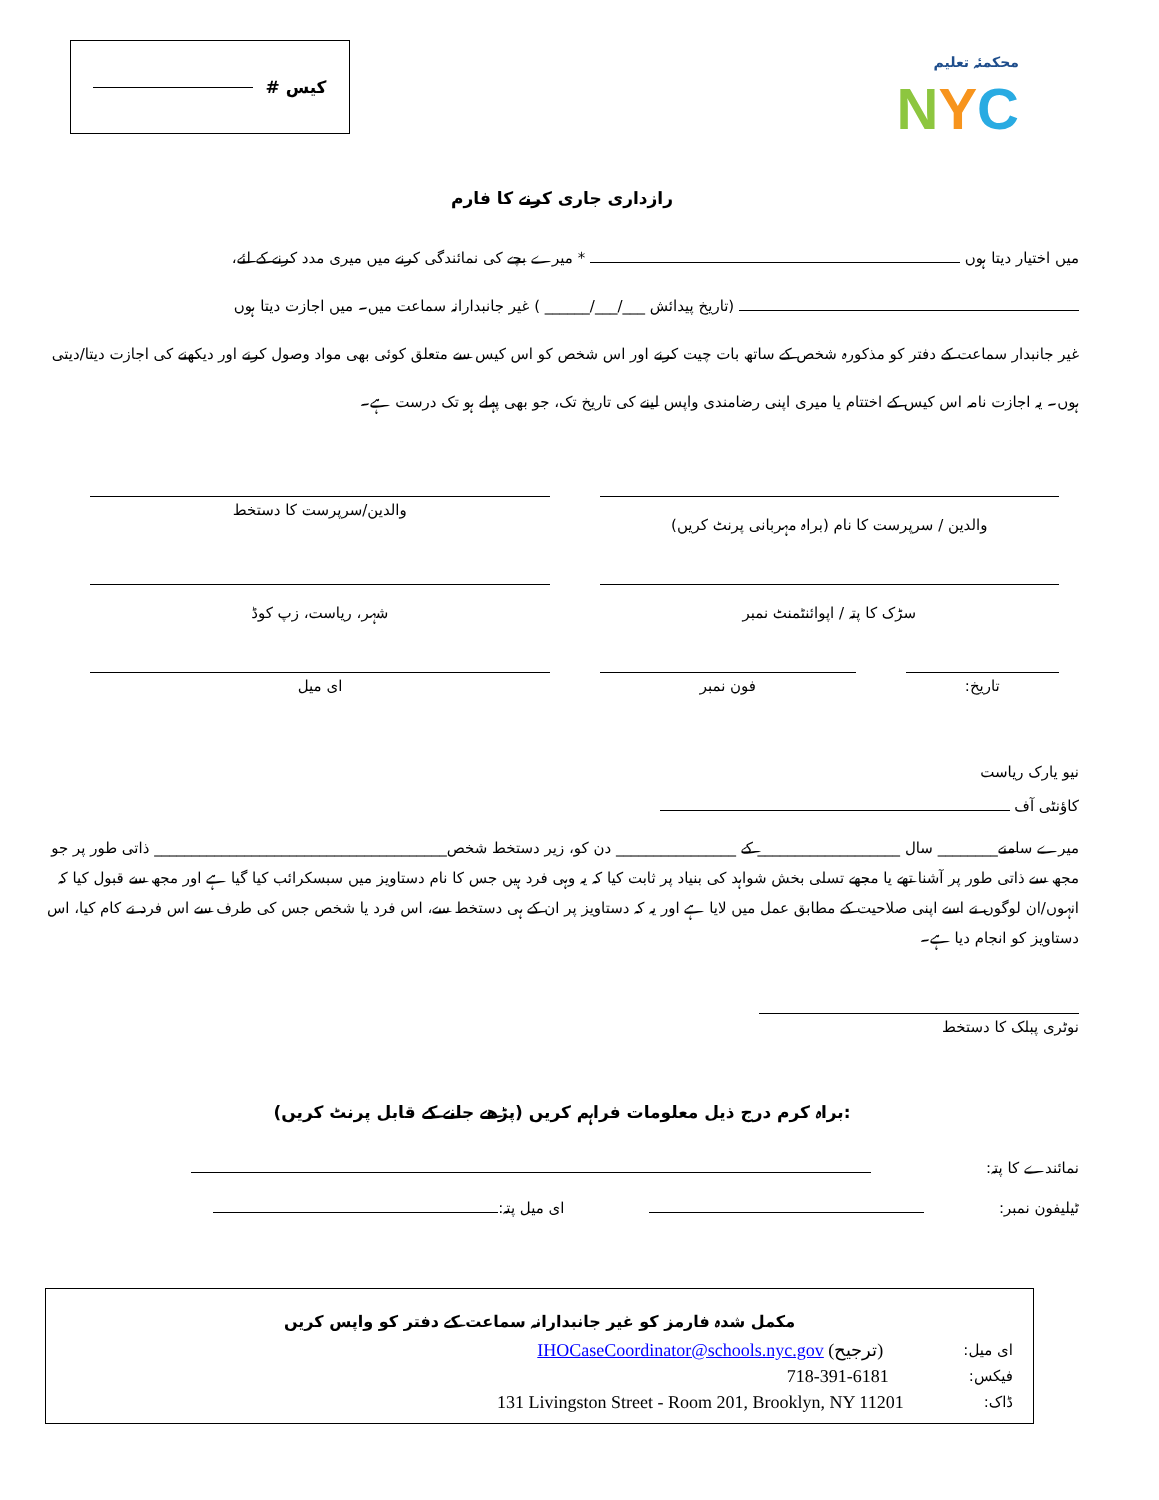کیس #
محکمئہ تعلیم
NYC
رازداری جاری کرنے کا فارم
میں اختیار دیتا ہوں * میرے بچے کی نمائندگی کرنے میں میری مدد کرنے کے لئے،
(تاریخ پیدائش ___/___/______ ) غیر جانبدارانہ سماعت میں۔ میں اجازت دیتا ہوں
غیر جانبدار سماعت کے دفتر کو مذکورہ شخص کے ساتھ بات چیت کرنے اور اس شخص کو اس کیس سے متعلق کوئی بھی مواد وصول کرنے اور دیکھنے کی اجازت دیتا/دیتی ہوں۔ یہ اجازت نامہ اس کیس کے اختتام یا میری اپنی رضامندی واپس لینے کی تاریخ تک، جو بھی پہلے ہو تک درست ہے۔
والدین / سرپرست کا نام (براہ مہربانی پرنٹ کریں)
والدین/سرپرست کا دستخط
سڑک کا پتہ / اپوائنٹمنٹ نمبر شہر، ریاست، زپ کوڈ
تاریخ: فون نمبر ای میل
نیو یارک ریاست
کاؤنٹی آف
میرے سامنے________ سال ___________________ کے ________________ دن کو، زیر دستخط شخص_______________________________________ ذاتی طور پر جو مجھ سے ذاتی طور پر آشنا تھے یا مجھے تسلی بخش شواہد کی بنیاد پر ثابت کیا کہ یہ وہی فرد ہیں جس کا نام دستاویز میں سبسکرائب کیا گیا ہے اور مجھ سے قبول کیا کہ انہوں/ان لوگوں نے اسے اپنی صلاحیت کے مطابق عمل میں لایا ہے اور یہ کہ دستاویز پر ان کے ہی دستخط سے، اس فرد یا شخص جس کی طرف سے اس فرد نے کام کیا، اس دستاویز کو انجام دیا ہے۔
نوٹری پبلک کا دستخط
براہ کرم درج ذیل معلومات فراہم کریں (پڑھے جانے کے قابل پرنٹ کریں):
نمائندے کا پتہ:
ٹیلیفون نمبر: ای میل پتہ:
مکمل شدہ فارمز کو غیر جانبدارانہ سماعت کے دفتر کو واپس کریں
ای میل: IHOCaseCoordinator@schools.nyc.gov (ترجیح)
فیکس: 718-391-6181
ڈاک: 131 Livingston Street - Room 201, Brooklyn, NY 11201